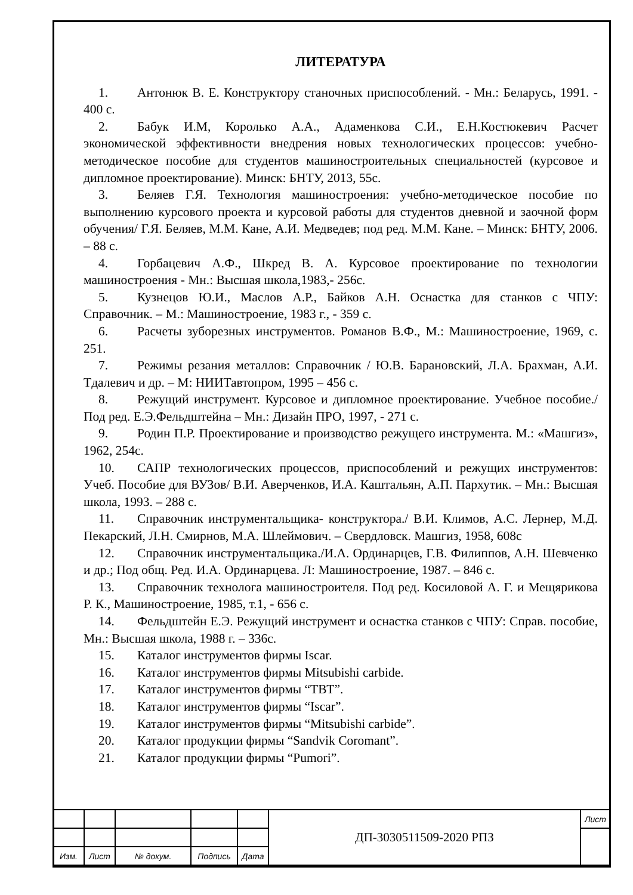ЛИТЕРАТУРА
1. Антонюк В. Е. Конструктору станочных приспособлений. - Мн.: Беларусь, 1991. - 400 с.
2. Бабук И.М, Королько А.А., Адаменкова С.И., Е.Н.Костюкевич Расчет экономической эффективности внедрения новых технологических процессов: учебно-методическое пособие для студентов машиностроительных специальностей (курсовое и дипломное проектирование). Минск: БНТУ, 2013, 55с.
3. Беляев Г.Я. Технология машиностроения: учебно-методическое пособие по выполнению курсового проекта и курсовой работы для студентов дневной и заочной форм обучения/ Г.Я. Беляев, М.М. Кане, А.И. Медведев; под ред. М.М. Кане. – Минск: БНТУ, 2006. – 88 с.
4. Горбацевич А.Ф., Шкред В. А. Курсовое проектирование по технологии машиностроения - Мн.: Высшая школа,1983,- 256с.
5. Кузнецов Ю.И., Маслов А.Р., Байков А.Н. Оснастка для станков с ЧПУ: Справочник. – М.: Машиностроение, 1983 г., - 359 с.
6. Расчеты зуборезных инструментов. Романов В.Ф., М.: Машиностроение, 1969, с. 251.
7. Режимы резания металлов: Справочник / Ю.В. Барановский, Л.А. Брахман, А.И. Тдалевич и др. – М: НИИТавтопром, 1995 – 456 с.
8. Режущий инструмент. Курсовое и дипломное проектирование. Учебное пособие./Под ред. Е.Э.Фельдштейна – Мн.: Дизайн ПРО, 1997, - 271 с.
9. Родин П.Р. Проектирование и производство режущего инструмента. М.: «Машгиз», 1962, 254с.
10. САПР технологических процессов, приспособлений и режущих инструментов: Учеб. Пособие для ВУЗов/ В.И. Аверченков, И.А. Каштальян, А.П. Пархутик. – Мн.: Высшая школа, 1993. – 288 с.
11. Справочник инструментальщика- конструктора./ В.И. Климов, А.С. Лернер, М.Д. Пекарский, Л.Н. Смирнов, М.А. Шлеймович. – Свердловск. Машгиз, 1958, 608с
12. Справочник инструментальщика./И.А. Ординарцев, Г.В. Филиппов, А.Н. Шевченко и др.; Под общ. Ред. И.А. Ординарцева. Л: Машиностроение, 1987. – 846 с.
13. Справочник технолога машиностроителя. Под ред. Косиловой А. Г. и Мещярикова Р. К., Машиностроение, 1985, т.1, - 656 с.
14. Фельдштейн Е.Э. Режущий инструмент и оснастка станков с ЧПУ: Справ. пособие, Мн.: Высшая школа, 1988 г. – 336с.
15. Каталог инструментов фирмы Iscar.
16. Каталог инструментов фирмы Mitsubishi carbide.
17. Каталог инструментов фирмы “ТВТ”.
18. Каталог инструментов фирмы “Iscar”.
19. Каталог инструментов фирмы “Mitsubishi carbide”.
20. Каталог продукции фирмы “Sandvik Coromant”.
21. Каталог продукции фирмы “Pumori”.
| | | | | | ДП-3030511509-2020 РПЗ | Лист |
| Изм. | Лист | № докум. | Подпись | Дата | | |